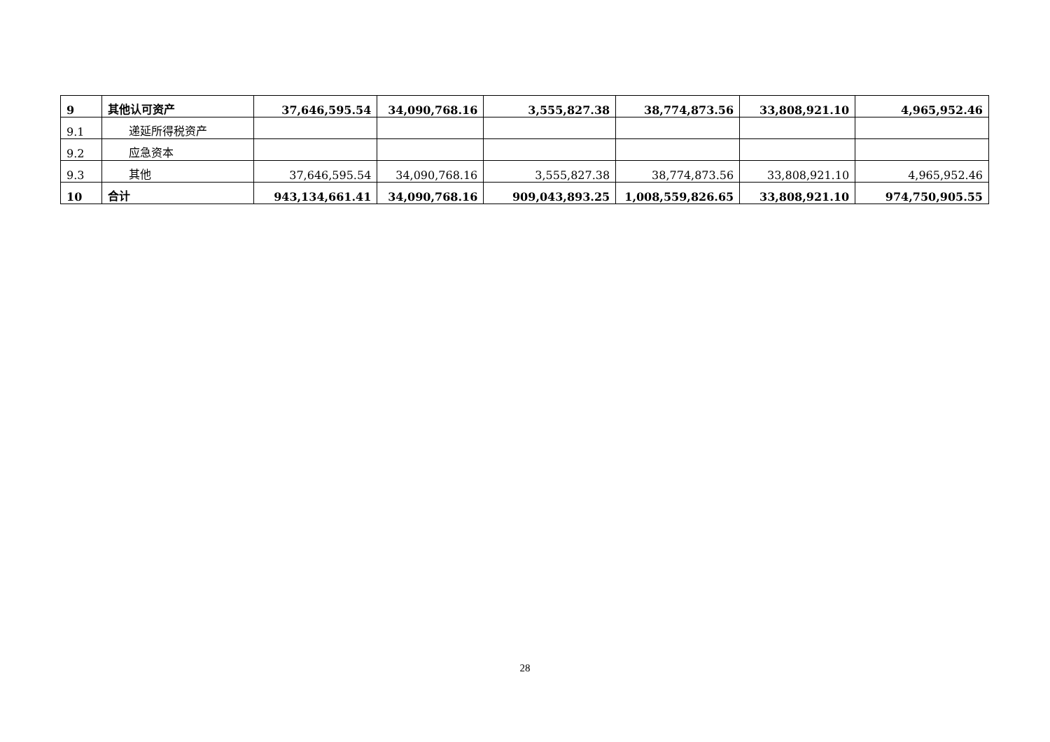| 9 | 其他认可资产 | 37,646,595.54 | 34,090,768.16 | 3,555,827.38 | 38,774,873.56 | 33,808,921.10 | 4,965,952.46 |
| 9.1 | 递延所得税资产 | | | | | | |
| 9.2 | 应急资本 | | | | | | |
| 9.3 | 其他 | 37,646,595.54 | 34,090,768.16 | 3,555,827.38 | 38,774,873.56 | 33,808,921.10 | 4,965,952.46 |
| 10 | 合计 | 943,134,661.41 | 34,090,768.16 | 909,043,893.25 | 1,008,559,826.65 | 33,808,921.10 | 974,750,905.55 |
28